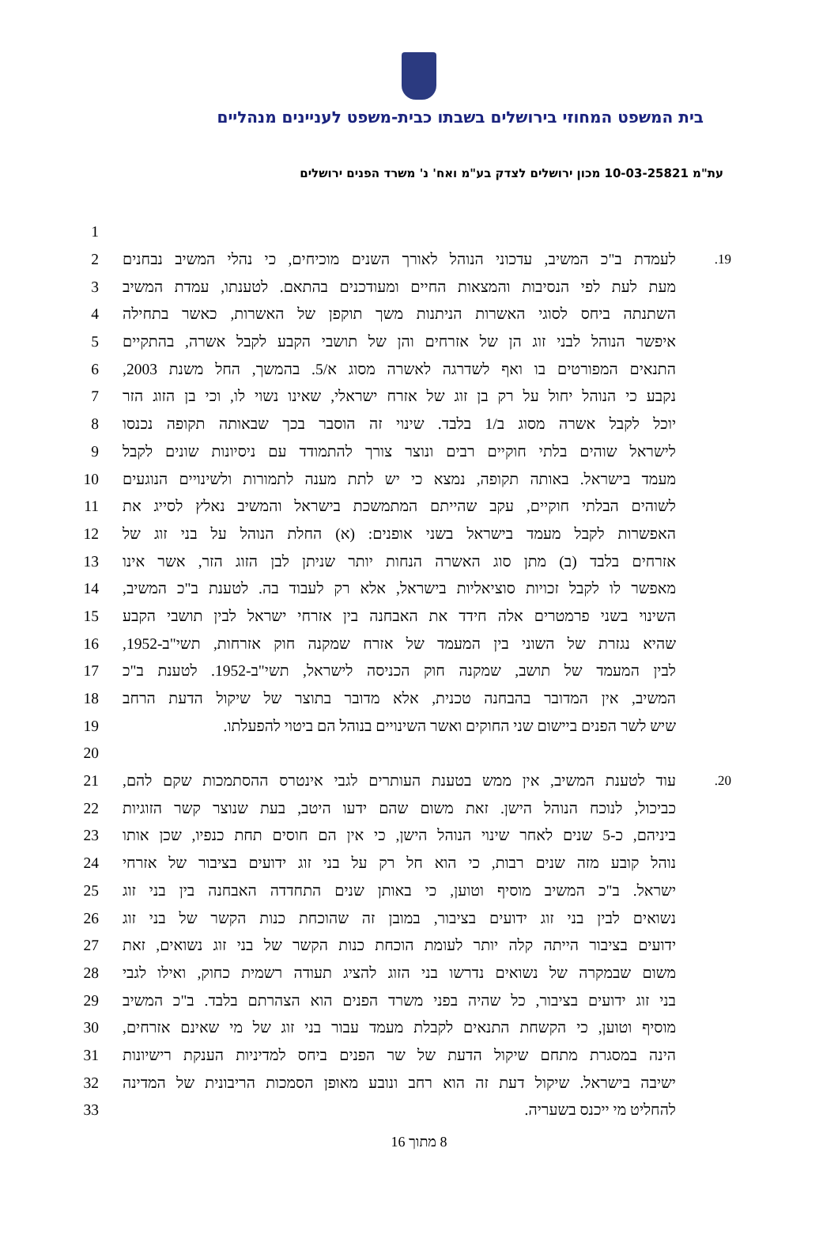בית המשפט המחוזי בירושלים בשבתו כבית-משפט לעניינים מנהליים
עת"מ 10-03-25821 מכון ירושלים לצדק בע"מ ואח' נ' משרד הפנים ירושלים
| 1 | | | |
| 2 | | לעמדת ב"כ המשיב, עדכוני הנוהל לאורך השנים מוכיחים, כי נהלי המשיב נבחנים | .19 |
| 3 | | מעת לעת לפי הנסיבות והמצאות החיים ומעודכנים בהתאם. לטענתו, עמדת המשיב | |
| 4 | | השתנתה ביחס לסוגי האשרות הניתנות משך תוקפן של האשרות, כאשר בתחילה | |
| 5 | | איפשר הנוהל לבני זוג הן של אזרחים והן של תושבי הקבע לקבל אשרה, בהתקיים | |
| 6 | | התנאים המפורטים בו ואף לשדרגה לאשרה מסוג א/5. בהמשך, החל משנת 2003, | |
| 7 | | נקבע כי הנוהל יחול על רק בן זוג של אזרח ישראלי, שאינו נשוי לו, וכי בן הזוג הזר | |
| 8 | | יוכל לקבל אשרה מסוג ב/1 בלבד. שינוי זה הוסבר בכך שבאותה תקופה נכנסו | |
| 9 | | לישראל שוהים בלתי חוקיים רבים ונוצר צורך להתמודד עם ניסיונות שונים לקבל | |
| 10 | | מעמד בישראל. באותה תקופה, נמצא כי יש לתת מענה לתמורות ולשינויים הנוגעים | |
| 11 | | לשוהים הבלתי חוקיים, עקב שהייתם המתמשכת בישראל והמשיב נאלץ לסייג את | |
| 12 | | האפשרות לקבל מעמד בישראל בשני אופנים: (א) החלת הנוהל על בני זוג של | |
| 13 | | אזרחים בלבד (ב) מתן סוג האשרה הנחות יותר שניתן לבן הזוג הזר, אשר אינו | |
| 14 | | מאפשר לו לקבל זכויות סוציאליות בישראל, אלא רק לעבוד בה. לטענת ב"כ המשיב, | |
| 15 | | השינוי בשני פרמטרים אלה חידד את האבחנה בין אזרחי ישראל לבין תושבי הקבע | |
| 16 | | שהיא נגזרת של השוני בין המעמד של אזרח שמקנה חוק אזרחות, תשי"ב-1952, | |
| 17 | | לבין המעמד של תושב, שמקנה חוק הכניסה לישראל, תשי"ב-1952. לטענת ב"כ | |
| 18 | | המשיב, אין המדובר בהבחנה טכנית, אלא מדובר בתוצר של שיקול הדעת הרחב | |
| 19 | | שיש לשר הפנים ביישום שני החוקים ואשר השינויים בנוהל הם ביטוי להפעלתו. | |
| 20 | | | |
| 21 | | עוד לטענת המשיב, אין ממש בטענת העותרים לגבי אינטרס ההסתמכות שקם להם, | .20 |
| 22 | | כביכול, לנוכח הנוהל הישן. זאת משום שהם ידעו היטב, בעת שנוצר קשר הזוגיות | |
| 23 | | ביניהם, כ-5 שנים לאחר שינוי הנוהל הישן, כי אין הם חוסים תחת כנפיו, שכן אותו | |
| 24 | | נוהל קובע מזה שנים רבות, כי הוא חל רק על בני זוג ידועים בציבור של אזרחי | |
| 25 | | ישראל. ב"כ המשיב מוסיף וטוען, כי באותן שנים התחדדה האבחנה בין בני זוג | |
| 26 | | נשואים לבין בני זוג ידועים בציבור, במובן זה שהוכחת כנות הקשר של בני זוג | |
| 27 | | ידועים בציבור הייתה קלה יותר לעומת הוכחת כנות הקשר של בני זוג נשואים, זאת | |
| 28 | | משום שבמקרה של נשואים נדרשו בני הזוג להציג תעודה רשמית כחוק, ואילו לגבי | |
| 29 | | בני זוג ידועים בציבור, כל שהיה בפני משרד הפנים הוא הצהרתם בלבד. ב"כ המשיב | |
| 30 | | מוסיף וטוען, כי הקשחת התנאים לקבלת מעמד עבור בני זוג של מי שאינם אזרחים, | |
| 31 | | הינה במסגרת מתחם שיקול הדעת של שר הפנים ביחס למדיניות הענקת רישיונות | |
| 32 | | ישיבה בישראל. שיקול דעת זה הוא רחב ונובע מאופן הסמכות הריבונית של המדינה | |
| 33 | | להחליט מי ייכנס בשעריה. | |
8 מתוך 16